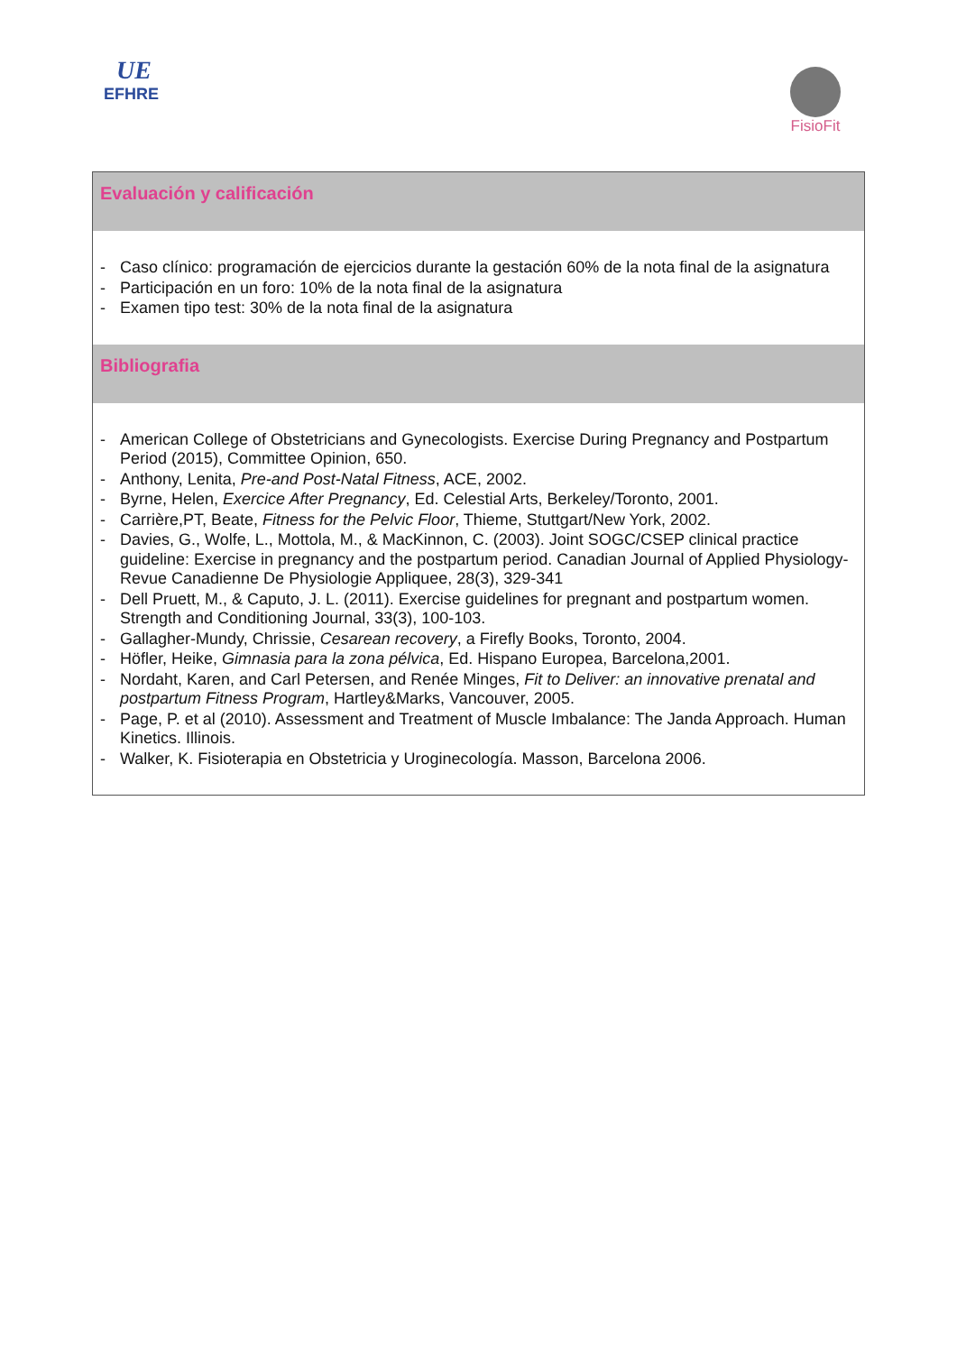UE
EFHRE
FisioFit
Evaluación y calificación
- Caso clínico: programación de ejercicios durante la gestación 60% de la nota final de la asignatura
- Participación en un foro: 10% de la nota final de la asignatura
- Examen tipo test: 30% de la nota final de la asignatura
Bibliografia
- American College of Obstetricians and Gynecologists. Exercise During Pregnancy and Postpartum Period (2015), Committee Opinion, 650.
- Anthony, Lenita, Pre-and Post-Natal Fitness, ACE, 2002.
- Byrne, Helen, Exercice After Pregnancy, Ed. Celestial Arts, Berkeley/Toronto, 2001.
- Carrière,PT, Beate, Fitness for the Pelvic Floor, Thieme, Stuttgart/New York, 2002.
- Davies, G., Wolfe, L., Mottola, M., & MacKinnon, C. (2003). Joint SOGC/CSEP clinical practice guideline: Exercise in pregnancy and the postpartum period. Canadian Journal of Applied Physiology-Revue Canadienne De Physiologie Appliquee, 28(3), 329-341
- Dell Pruett, M., & Caputo, J. L. (2011). Exercise guidelines for pregnant and postpartum women. Strength and Conditioning Journal, 33(3), 100-103.
- Gallagher-Mundy, Chrissie, Cesarean recovery, a Firefly Books, Toronto, 2004.
- Höfler, Heike, Gimnasia para la zona pélvica, Ed. Hispano Europea, Barcelona,2001.
- Nordaht, Karen, and Carl Petersen, and Renée Minges, Fit to Deliver: an innovative prenatal and postpartum Fitness Program, Hartley&Marks, Vancouver, 2005.
- Page, P. et al (2010). Assessment and Treatment of Muscle Imbalance: The Janda Approach. Human Kinetics. Illinois.
- Walker, K. Fisioterapia en Obstetricia y Uroginecología. Masson, Barcelona 2006.